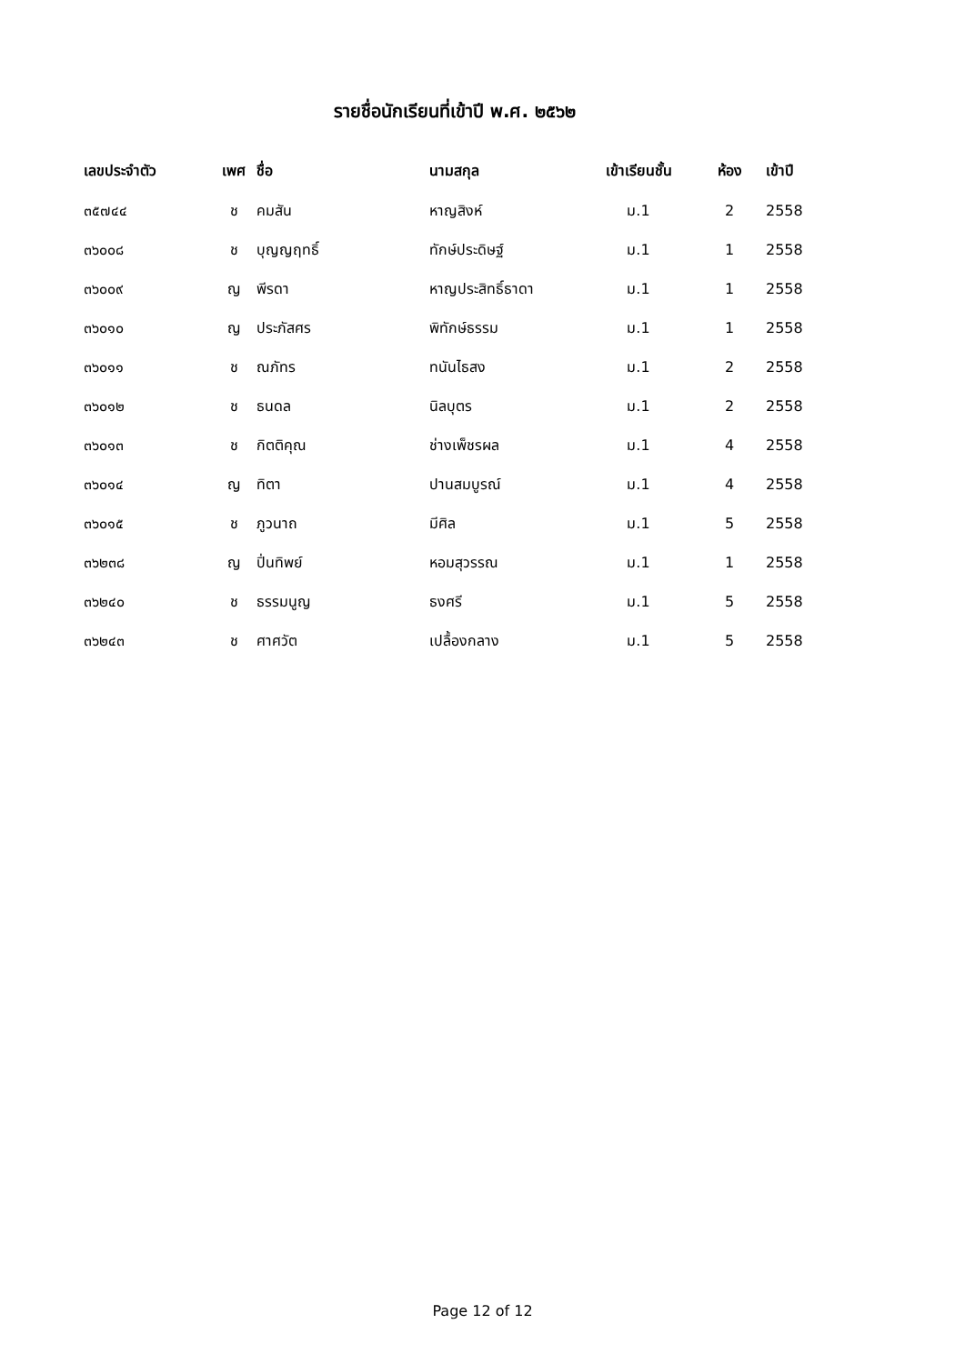รายชื่อนักเรียนที่เข้าปี พ.ศ. ๒๕๖๒
| เลขประจำตัว | เพศ | ชื่อ | นามสกุล | เข้าเรียนชั้น | ห้อง | เข้าปี |
| --- | --- | --- | --- | --- | --- | --- |
| ๓๕๗๔๔ | ช | คมสัน | หาญสิงห์ | ม.1 | 2 | 2558 |
| ๓๖๐๐๘ | ช | บุญญฤทธิ์ | ทักษ์ประดิษฐ์ | ม.1 | 1 | 2558 |
| ๓๖๐๐๙ | ญ | พีรดา | หาญประสิทธิ์ธาดา | ม.1 | 1 | 2558 |
| ๓๖๐๑๐ | ญ | ประภัสศร | พิทักษ์ธรรม | ม.1 | 1 | 2558 |
| ๓๖๐๑๑ | ช | ณภัทร | ทนันไธสง | ม.1 | 2 | 2558 |
| ๓๖๐๑๒ | ช | ธนดล | นิลบุตร | ม.1 | 2 | 2558 |
| ๓๖๐๑๓ | ช | กิตติคุณ | ช่างเพ็ชรผล | ม.1 | 4 | 2558 |
| ๓๖๐๑๔ | ญ | ทิตา | ปานสมบูรณ์ | ม.1 | 4 | 2558 |
| ๓๖๐๑๕ | ช | ภูวนาถ | มีศิล | ม.1 | 5 | 2558 |
| ๓๖๒๓๘ | ญ | ปิ่นทิพย์ | หอมสุวรรณ | ม.1 | 1 | 2558 |
| ๓๖๒๔๐ | ช | ธรรมนูญ | ธงศรี | ม.1 | 5 | 2558 |
| ๓๖๒๔๓ | ช | ศาศวัต | เปลื้องกลาง | ม.1 | 5 | 2558 |
Page 12 of 12